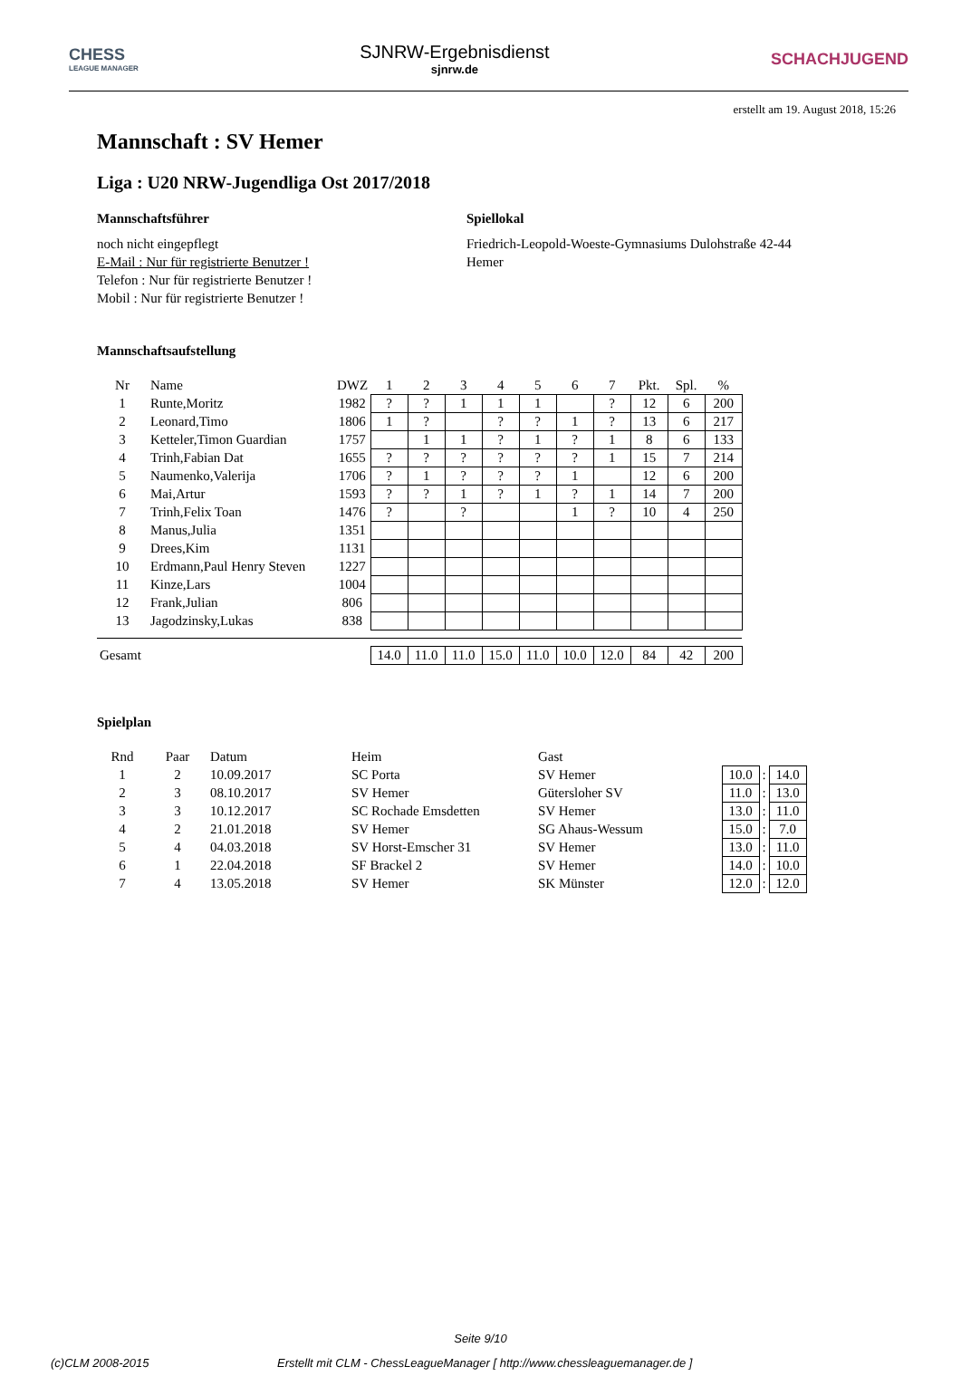CHESS
LEAGUE MANAGER
SJNRW-Ergebnisdienst
sjnrw.de
SCHACHJUGEND
erstellt am 19. August 2018, 15:26
Mannschaft : SV Hemer
Liga : U20 NRW-Jugendliga Ost 2017/2018
Mannschaftsführer
noch nicht eingepflegt
E-Mail : Nur für registrierte Benutzer !
Telefon : Nur für registrierte Benutzer !
Mobil : Nur für registrierte Benutzer !
Spiellokal
Friedrich-Leopold-Woeste-Gymnasiums Dulohstraße 42-44
Hemer
Mannschaftsaufstellung
| Nr | Name | DWZ | 1 | 2 | 3 | 4 | 5 | 6 | 7 | Pkt. | Spl. | % |
| --- | --- | --- | --- | --- | --- | --- | --- | --- | --- | --- | --- | --- |
| 1 | Runte,Moritz | 1982 | ? | ? | 1 | 1 | 1 | | ? | 12 | 6 | 200 |
| 2 | Leonard,Timo | 1806 | 1 | ? | | ? | ? | 1 | ? | 13 | 6 | 217 |
| 3 | Ketteler,Timon Guardian | 1757 | | 1 | 1 | ? | 1 | ? | 1 | 8 | 6 | 133 |
| 4 | Trinh,Fabian Dat | 1655 | ? | ? | ? | ? | ? | ? | 1 | 15 | 7 | 214 |
| 5 | Naumenko,Valerija | 1706 | ? | 1 | ? | ? | ? | 1 | | 12 | 6 | 200 |
| 6 | Mai,Artur | 1593 | ? | ? | 1 | ? | 1 | ? | 1 | 14 | 7 | 200 |
| 7 | Trinh,Felix Toan | 1476 | ? | | ? | | | 1 | ? | 10 | 4 | 250 |
| 8 | Manus,Julia | 1351 | | | | | | | | | | |
| 9 | Drees,Kim | 1131 | | | | | | | | | | |
| 10 | Erdmann,Paul Henry Steven | 1227 | | | | | | | | | | |
| 11 | Kinze,Lars | 1004 | | | | | | | | | | |
| 12 | Frank,Julian | 806 | | | | | | | | | | |
| 13 | Jagodzinsky,Lukas | 838 | | | | | | | | | | |
| Gesamt | | | 14.0 | 11.0 | 11.0 | 15.0 | 11.0 | 10.0 | 12.0 | 84 | 42 | 200 |
Spielplan
| Rnd | Paar | Datum | Heim | Gast | | | |
| --- | --- | --- | --- | --- | --- | --- | --- |
| 1 | 2 | 10.09.2017 | SC Porta | SV Hemer | 10.0 | : | 14.0 |
| 2 | 3 | 08.10.2017 | SV Hemer | Gütersloher SV | 11.0 | : | 13.0 |
| 3 | 3 | 10.12.2017 | SC Rochade Emsdetten | SV Hemer | 13.0 | : | 11.0 |
| 4 | 2 | 21.01.2018 | SV Hemer | SG Ahaus-Wessum | 15.0 | : | 7.0 |
| 5 | 4 | 04.03.2018 | SV Horst-Emscher 31 | SV Hemer | 13.0 | : | 11.0 |
| 6 | 1 | 22.04.2018 | SF Brackel 2 | SV Hemer | 14.0 | : | 10.0 |
| 7 | 4 | 13.05.2018 | SV Hemer | SK Münster | 12.0 | : | 12.0 |
Seite 9/10
(c)CLM 2008-2015 Erstellt mit CLM - ChessLeagueManager [ http://www.chessleaguemanager.de ]